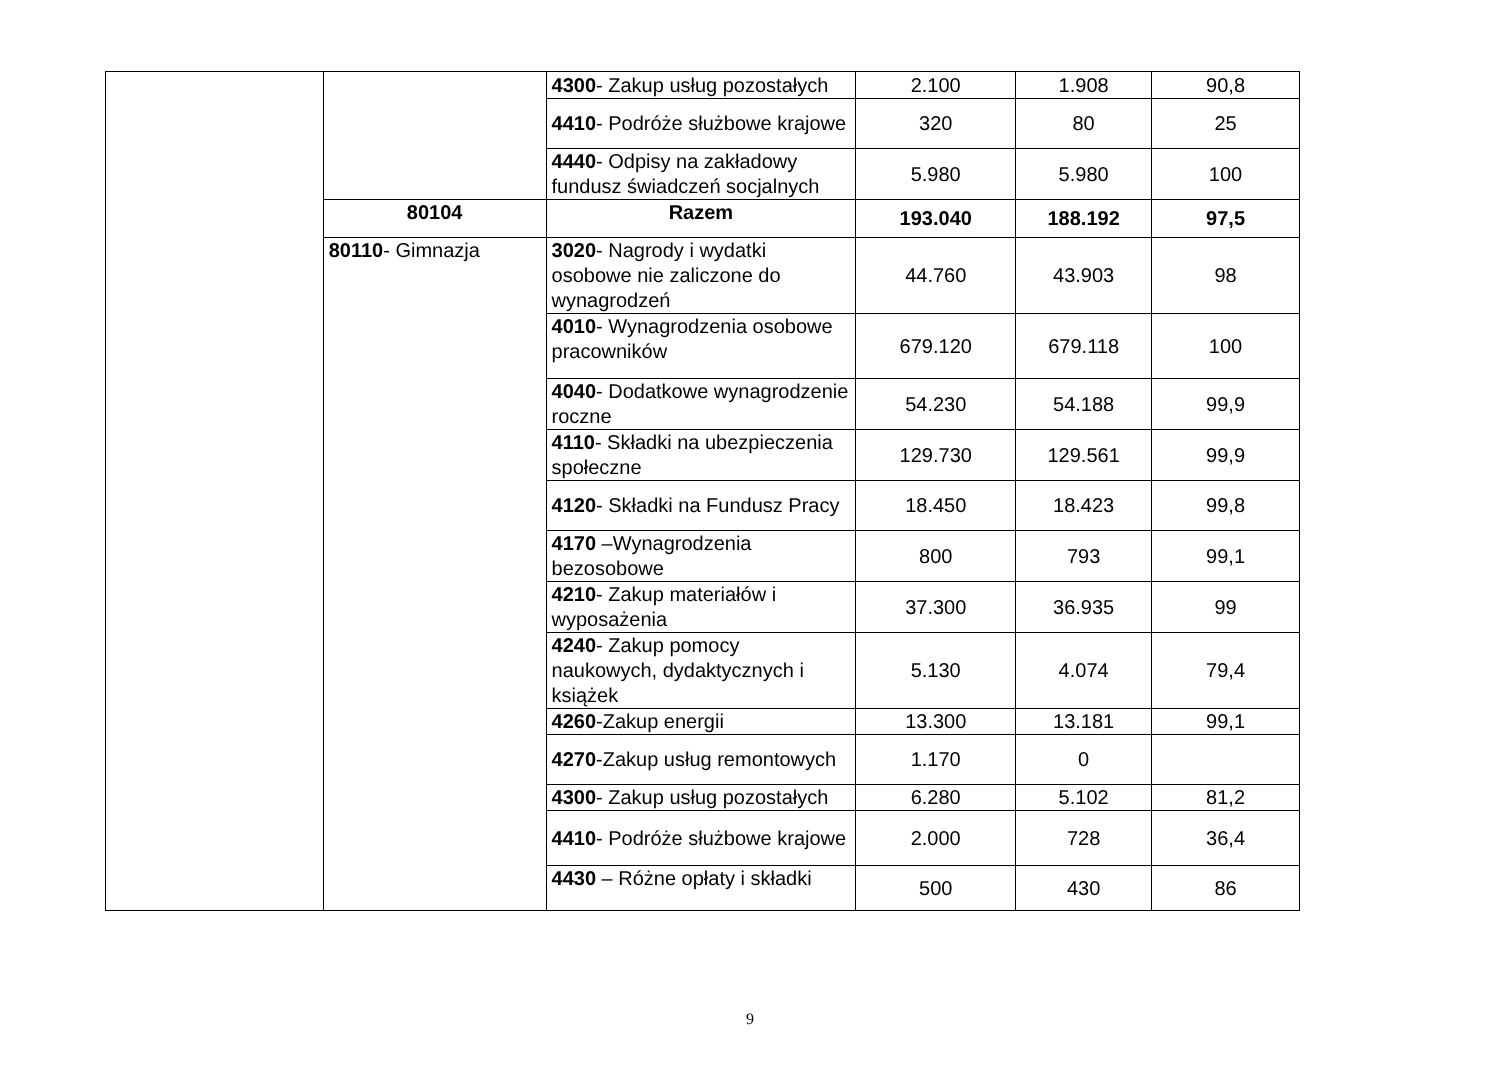| | | 4300 - Zakup usług pozostałych | 2.100 | 1.908 | 90,8 |
| | | 4410 - Podróże służbowe krajowe | 320 | 80 | 25 |
| | | 4440 - Odpisy na zakładowy fundusz świadczeń socjalnych | 5.980 | 5.980 | 100 |
| | 80104 | Razem | 193.040 | 188.192 | 97,5 |
| | 80110 - Gimnazja | 3020 - Nagrody i wydatki osobowe nie zaliczone do wynagrodzeń | 44.760 | 43.903 | 98 |
| | | 4010 - Wynagrodzenia osobowe pracowników | 679.120 | 679.118 | 100 |
| | | 4040 - Dodatkowe wynagrodzenie roczne | 54.230 | 54.188 | 99,9 |
| | | 4110 - Składki na ubezpieczenia społeczne | 129.730 | 129.561 | 99,9 |
| | | 4120 - Składki na Fundusz Pracy | 18.450 | 18.423 | 99,8 |
| | | 4170 –Wynagrodzenia bezosobowe | 800 | 793 | 99,1 |
| | | 4210 - Zakup materiałów i wyposażenia | 37.300 | 36.935 | 99 |
| | | 4240 - Zakup pomocy naukowych, dydaktycznych i książek | 5.130 | 4.074 | 79,4 |
| | | 4260 -Zakup energii | 13.300 | 13.181 | 99,1 |
| | | 4270 -Zakup usług remontowych | 1.170 | 0 | |
| | | 4300 - Zakup usług pozostałych | 6.280 | 5.102 | 81,2 |
| | | 4410 - Podróże służbowe krajowe | 2.000 | 728 | 36,4 |
| | | 4430 – Różne opłaty i składki | 500 | 430 | 86 |
9